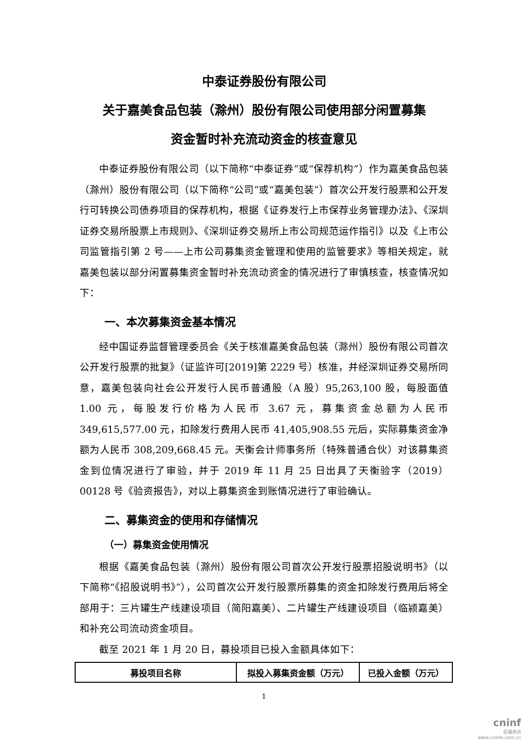中泰证券股份有限公司
关于嘉美食品包装（滁州）股份有限公司使用部分闲置募集
资金暂时补充流动资金的核查意见
中泰证券股份有限公司（以下简称“中泰证券”或“保荐机构”）作为嘉美食品包装（滁州）股份有限公司（以下简称“公司”或“嘉美包装”）首次公开发行股票和公开发行可转换公司债券项目的保荐机构，根据《证券发行上市保荐业务管理办法》、《深圳证券交易所股票上市规则》、《深圳证券交易所上市公司规范运作指引》以及《上市公司监管指引第 2 号——上市公司募集资金管理和使用的监管要求》等相关规定，就嘉美包装以部分闲置募集资金暂时补充流动资金的情况进行了审慎核查，核查情况如下：
一、本次募集资金基本情况
经中国证券监督管理委员会《关于核准嘉美食品包装（滁州）股份有限公司首次公开发行股票的批复》（证监许可[2019]第 2229 号）核准，并经深圳证券交易所同意，嘉美包装向社会公开发行人民币普通股（A 股）95,263,100 股，每股面值 1.00 元，每股发行价格为人民币 3.67 元，募集资金总额为人民币 349,615,577.00 元，扣除发行费用人民币 41,405,908.55 元后，实际募集资金净额为人民币 308,209,668.45 元。天衡会计师事务所（特殊普通合伙）对该募集资金到位情况进行了审验，并于 2019 年 11 月 25 日出具了天衡验字（2019）00128 号《验资报告》，对以上募集资金到账情况进行了审验确认。
二、募集资金的使用和存储情况
（一）募集资金使用情况
根据《嘉美食品包装（滁州）股份有限公司首次公开发行股票招股说明书》（以下简称“《招股说明书》”），公司首次公开发行股票所募集的资金扣除发行费用后将全部用于：三片罐生产线建设项目（简阳嘉美）、二片罐生产线建设项目（临颍嘉美）和补充公司流动资金项目。
截至 2021 年 1 月 20 日，募投项目已投入金额具体如下：
| 募投项目名称 | 拟投入募集资金额（万元） | 已投入金额（万元） |
| --- | --- | --- |
1
cninf
巨潮资讯
www.cninfo.com.cn